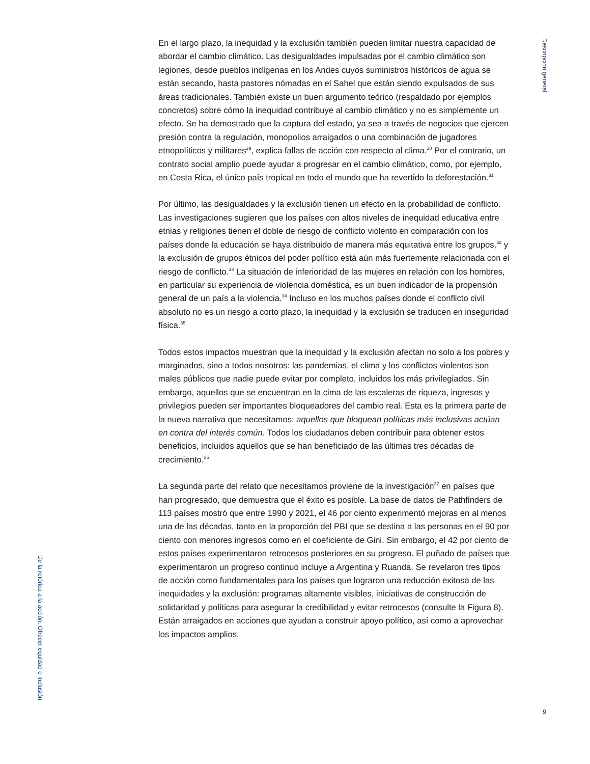Descripción general
En el largo plazo, la inequidad y la exclusión también pueden limitar nuestra capacidad de abordar el cambio climático. Las desigualdades impulsadas por el cambio climático son legiones, desde pueblos indígenas en los Andes cuyos suministros históricos de agua se están secando, hasta pastores nómadas en el Sahel que están siendo expulsados de sus áreas tradicionales. También existe un buen argumento teórico (respaldado por ejemplos concretos) sobre cómo la inequidad contribuye al cambio climático y no es simplemente un efecto. Se ha demostrado que la captura del estado, ya sea a través de negocios que ejercen presión contra la regulación, monopolios arraigados o una combinación de jugadores etnopolíticos y militares<sup>29</sup>, explica fallas de acción con respecto al clima.<sup>30</sup> Por el contrario, un contrato social amplio puede ayudar a progresar en el cambio climático, como, por ejemplo, en Costa Rica, el único país tropical en todo el mundo que ha revertido la deforestación.<sup>31</sup>
Por último, las desigualdades y la exclusión tienen un efecto en la probabilidad de conflicto. Las investigaciones sugieren que los países con altos niveles de inequidad educativa entre etnias y religiones tienen el doble de riesgo de conflicto violento en comparación con los países donde la educación se haya distribuido de manera más equitativa entre los grupos,<sup>32</sup> y la exclusión de grupos étnicos del poder político está aún más fuertemente relacionada con el riesgo de conflicto.<sup>33</sup> La situación de inferioridad de las mujeres en relación con los hombres, en particular su experiencia de violencia doméstica, es un buen indicador de la propensión general de un país a la violencia.<sup>34</sup> Incluso en los muchos países donde el conflicto civil absoluto no es un riesgo a corto plazo, la inequidad y la exclusión se traducen en inseguridad física.<sup>35</sup>
Todos estos impactos muestran que la inequidad y la exclusión afectan no solo a los pobres y marginados, sino a todos nosotros: las pandemias, el clima y los conflictos violentos son males públicos que nadie puede evitar por completo, incluidos los más privilegiados. Sin embargo, aquellos que se encuentran en la cima de las escaleras de riqueza, ingresos y privilegios pueden ser importantes bloqueadores del cambio real. Esta es la primera parte de la nueva narrativa que necesitamos: aquellos que bloquean políticas más inclusivas actúan en contra del interés común. Todos los ciudadanos deben contribuir para obtener estos beneficios, incluidos aquellos que se han beneficiado de las últimas tres décadas de crecimiento.<sup>36</sup>
La segunda parte del relato que necesitamos proviene de la investigación<sup>37</sup> en países que han progresado, que demuestra que el éxito es posible. La base de datos de Pathfinders de 113 países mostró que entre 1990 y 2021, el 46 por ciento experimentó mejoras en al menos una de las décadas, tanto en la proporción del PBI que se destina a las personas en el 90 por ciento con menores ingresos como en el coeficiente de Gini. Sin embargo, el 42 por ciento de estos países experimentaron retrocesos posteriores en su progreso. El puñado de países que experimentaron un progreso continuo incluye a Argentina y Ruanda. Se revelaron tres tipos de acción como fundamentales para los países que lograron una reducción exitosa de las inequidades y la exclusión: programas altamente visibles, iniciativas de construcción de solidaridad y políticas para asegurar la credibilidad y evitar retrocesos (consulte la Figura 8). Están arraigados en acciones que ayudan a construir apoyo político, así como a aprovechar los impactos amplios.
De la retórica a la acción: Ofrecer equidad e inclusión
9